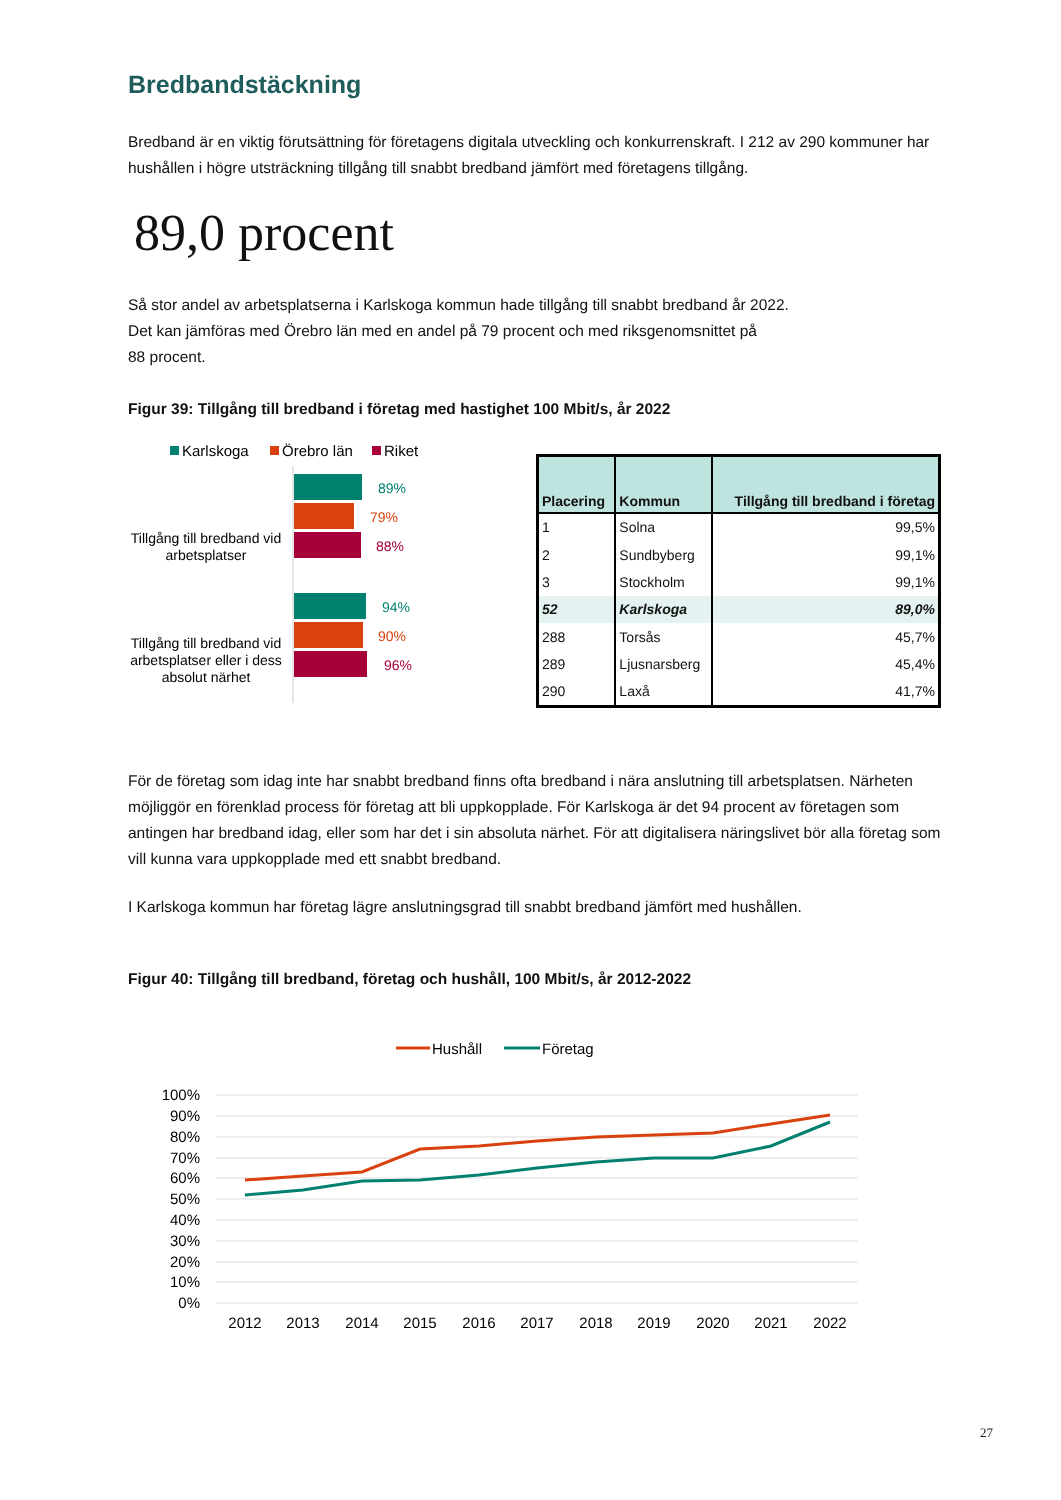Bredbandstäckning
Bredband är en viktig förutsättning för företagens digitala utveckling och konkurrenskraft. I 212 av 290 kommuner har hushållen i högre utsträckning tillgång till snabbt bredband jämfört med företagens tillgång.
89,0 procent
Så stor andel av arbetsplatserna i Karlskoga kommun hade tillgång till snabbt bredband år 2022.
Det kan jämföras med Örebro län med en andel på 79 procent och med riksgenomsnittet på
88 procent.
Figur 39: Tillgång till bredband i företag med hastighet 100 Mbit/s, år 2022
Karlskoga
Örebro län
Riket
Tillgång till bredband vid arbetsplatser
89%
79%
88%
Tillgång till bredband vid arbetsplatser eller i dess absolut närhet
94%
90%
96%
| Placering | Kommun | Tillgång till bredband i företag |
| --- | --- | --- |
| 1 | Solna | 99,5% |
| 2 | Sundbyberg | 99,1% |
| 3 | Stockholm | 99,1% |
| 52 | Karlskoga | 89,0% |
| 288 | Torsås | 45,7% |
| 289 | Ljusnarsberg | 45,4% |
| 290 | Laxå | 41,7% |
För de företag som idag inte har snabbt bredband finns ofta bredband i nära anslutning till arbetsplatsen. Närheten möjliggör en förenklad process för företag att bli uppkopplade. För Karlskoga är det 94 procent av företagen som antingen har bredband idag, eller som har det i sin absoluta närhet. För att digitalisera näringslivet bör alla företag som vill kunna vara uppkopplade med ett snabbt bredband.
I Karlskoga kommun har företag lägre anslutningsgrad till snabbt bredband jämfört med hushållen.
Figur 40: Tillgång till bredband, företag och hushåll, 100 Mbit/s, år 2012-2022
Hushåll
Företag
100%
90%
80%
70%
60%
50%
40%
30%
20%
10%
0%
2012
2013
2014
2015
2016
2017
2018
2019
2020
2021
2022
27